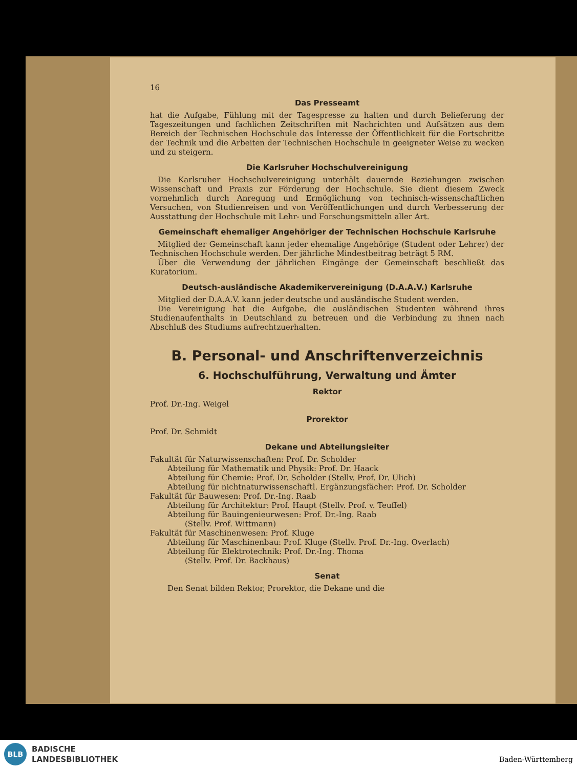16
Das Presseamt
hat die Aufgabe, Fühlung mit der Tagespresse zu halten und durch Belieferung der Tageszeitungen und fachlichen Zeitschriften mit Nachrichten und Aufsätzen aus dem Bereich der Technischen Hochschule das Interesse der Öffentlichkeit für die Fortschritte der Technik und die Arbeiten der Technischen Hochschule in geeigneter Weise zu wecken und zu steigern.
Die Karlsruher Hochschulvereinigung
 Die Karlsruher Hochschulvereinigung unterhält dauernde Beziehungen zwischen Wissenschaft und Praxis zur Förderung der Hochschule. Sie dient diesem Zweck vornehmlich durch Anregung und Ermöglichung von technisch-wissenschaftlichen Versuchen, von Studienreisen und von Veröffentlichungen und durch Verbesserung der Ausstattung der Hochschule mit Lehr- und Forschungsmitteln aller Art.
Gemeinschaft ehemaliger Angehöriger der Technischen Hochschule Karlsruhe
 Mitglied der Gemeinschaft kann jeder ehemalige Angehörige (Student oder Lehrer) der Technischen Hochschule werden. Der jährliche Mindestbeitrag beträgt 5 RM.
 Über die Verwendung der jährlichen Eingänge der Gemeinschaft beschließt das Kuratorium.
Deutsch-ausländische Akademikervereinigung (D.A.A.V.) Karlsruhe
 Mitglied der D.A.A.V. kann jeder deutsche und ausländische Student werden.
 Die Vereinigung hat die Aufgabe, die ausländischen Studenten während ihres Studienaufenthalts in Deutschland zu betreuen und die Verbindung zu ihnen nach Abschluß des Studiums aufrechtzuerhalten.
B. Personal- und Anschriftenverzeichnis
6. Hochschulführung, Verwaltung und Ämter
Rektor
Prof. Dr.-Ing. Weigel
Prorektor
Prof. Dr. Schmidt
Dekane und Abteilungsleiter
Fakultät für Naturwissenschaften: Prof. Dr. Scholder
Abteilung für Mathematik und Physik: Prof. Dr. Haack
Abteilung für Chemie: Prof. Dr. Scholder (Stellv. Prof. Dr. Ulich)
Abteilung für nichtnaturwissenschaftl. Ergänzungsfächer: Prof. Dr. Scholder
Fakultät für Bauwesen: Prof. Dr.-Ing. Raab
Abteilung für Architektur: Prof. Haupt (Stellv. Prof. v. Teuffel)
Abteilung für Bauingenieurwesen: Prof. Dr.-Ing. Raab
(Stellv. Prof. Wittmann)
Fakultät für Maschinenwesen: Prof. Kluge
Abteilung für Maschinenbau: Prof. Kluge (Stellv. Prof. Dr.-Ing. Overlach)
Abteilung für Elektrotechnik: Prof. Dr.-Ing. Thoma
(Stellv. Prof. Dr. Backhaus)
Senat
Den Senat bilden Rektor, Prorektor, die Dekane und die
BLB
BADISCHE
LANDESBIBLIOTHEK
Baden-Württemberg